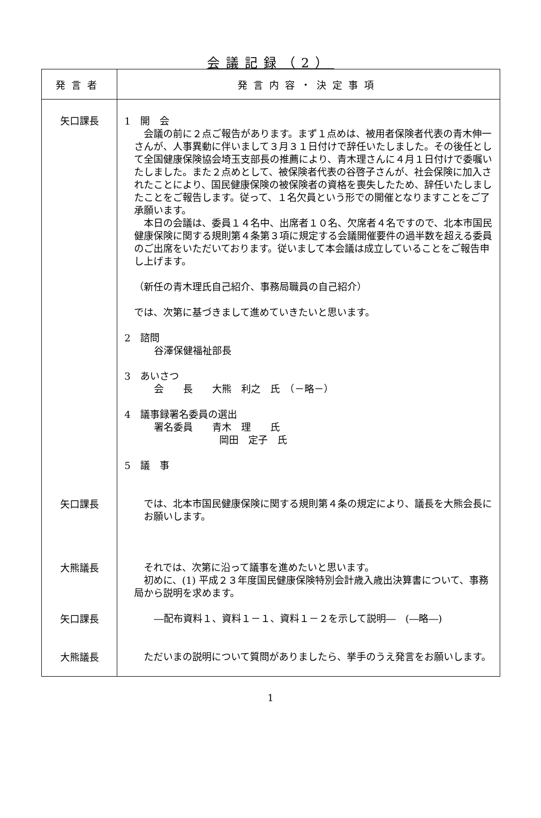会議記録（2）
| 発言者 | 発言内容・決定事項 |
| --- | --- |
| 矢口課長 | 1 開 会 会議の前に２点ご報告があります。まず１点めは、被用者保険者代表の青木伸一さんが、人事異動に伴いまして３月３１日付けで辞任いたしました。その後任として全国健康保険協会埼玉支部長の推薦により、青木理さんに４月１日付けで委嘱いたしました。また２点めとして、被保険者代表の谷啓子さんが、社会保険に加入されたことにより、国民健康保険の被保険者の資格を喪失したため、辞任いたしましたことをご報告します。従って、１名欠員という形での開催となりますことをご了承願います。 本日の会議は、委員１４名中、出席者１０名、欠席者４名ですので、北本市国民健康保険に関する規則第４条第３項に規定する会議開催要件の過半数を超える委員のご出席をいただいております。従いまして本会議は成立していることをご報告申し上げます。 （新任の青木理氏自己紹介、事務局職員の自己紹介） では、次第に基づきまして進めていきたいと思います。 2 諮問 谷澤保健福祉部長 3 あいさつ 会 長 大熊 利之 氏 （－略－） 4 議事録署名委員の選出 署名委員 青木 理 氏 岡田 定子 氏 5 議 事 |
| 矢口課長 | では、北本市国民健康保険に関する規則第４条の規定により、議長を大熊会長にお願いします。 |
| 大熊議長 | それでは、次第に沿って議事を進めたいと思います。 初めに、(1) 平成２３年度国民健康保険特別会計歳入歳出決算書について、事務局から説明を求めます。 |
| 矢口課長 | ―配布資料１、資料１－１、資料１－２を示して説明― (―略―) |
| 大熊議長 | ただいまの説明について質問がありましたら、挙手のうえ発言をお願いします。 |
1